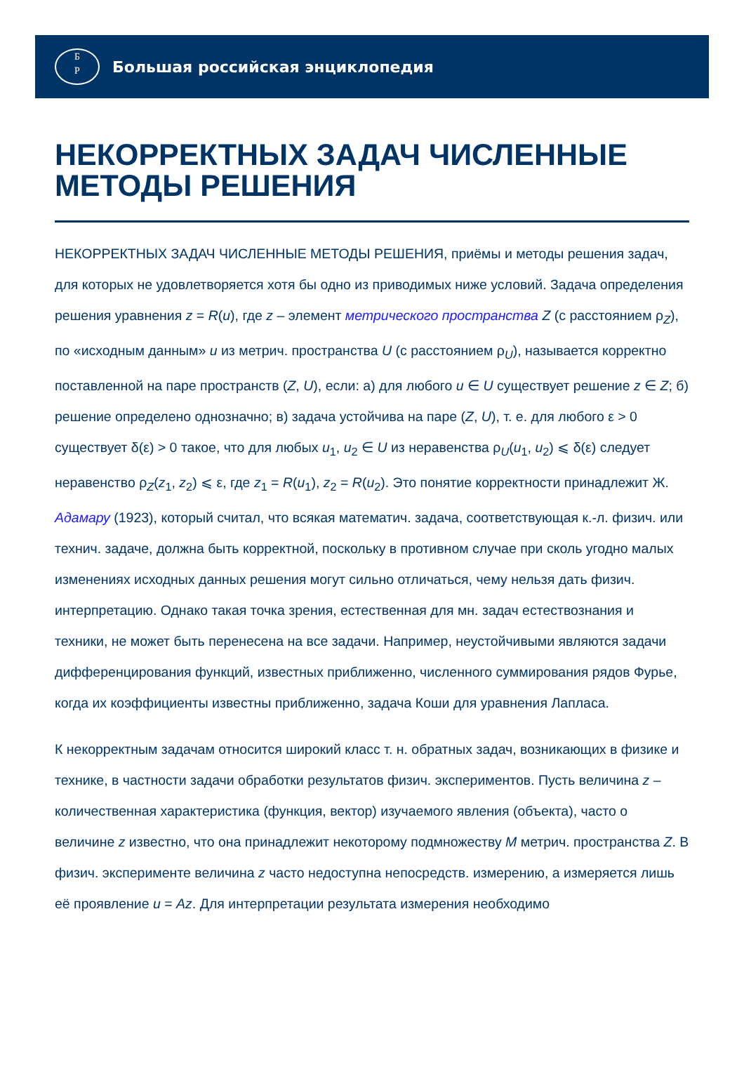Б
Р
Большая российская энциклопедия
НЕКОРРЕКТНЫХ ЗАДАЧ ЧИСЛЕННЫЕ МЕТОДЫ РЕШЕНИЯ
НЕКОРРЕКТНЫХ ЗАДАЧ ЧИСЛЕННЫЕ МЕТОДЫ РЕШЕНИЯ, приёмы и методы решения задач, для которых не удовлетворяется хотя бы одно из приводимых ниже условий. Задача определения решения уравнения z = R(u), где z – элемент метрического пространства Z (с расстоянием ρ<sub>Z</sub>), по «исходным данным» u из метрич. пространства U (с расстоянием ρ<sub>U</sub>), называется корректно поставленной на паре пространств (Z, U), если: а) для любого u ∈ U существует решение z ∈ Z; б) решение определено однозначно; в) задача устойчива на паре (Z, U), т. е. для любого ε > 0 существует δ(ε) > 0 такое, что для любых u<sub>1</sub>, u<sub>2</sub> ∈ U из неравенства ρ<sub>U</sub>(u<sub>1</sub>, u<sub>2</sub>) ⩽ δ(ε) следует неравенство ρ<sub>Z</sub>(z<sub>1</sub>, z<sub>2</sub>) ⩽ ε, где z<sub>1</sub> = R(u<sub>1</sub>), z<sub>2</sub> = R(u<sub>2</sub>). Это понятие корректности принадлежит Ж. Адамару (1923), который считал, что всякая математич. задача, соответствующая к.-л. физич. или технич. задаче, должна быть корректной, поскольку в противном случае при сколь угодно малых изменениях исходных данных решения могут сильно отличаться, чему нельзя дать физич. интерпретацию. Однако такая точка зрения, естественная для мн. задач естествознания и техники, не может быть перенесена на все задачи. Например, неустойчивыми являются задачи дифференцирования функций, известных приближенно, численного суммирования рядов Фурье, когда их коэффициенты известны приближенно, задача Коши для уравнения Лапласа.
К некорректным задачам относится широкий класс т. н. обратных задач, возникающих в физике и технике, в частности задачи обработки результатов физич. экспериментов. Пусть величина z – количественная характеристика (функция, вектор) изучаемого явления (объекта), часто о величине z известно, что она принадлежит некоторому подмножеству M метрич. пространства Z. В физич. эксперименте величина z часто недоступна непосредств. измерению, а измеряется лишь её проявление u = Az. Для интерпретации результата измерения необходимо